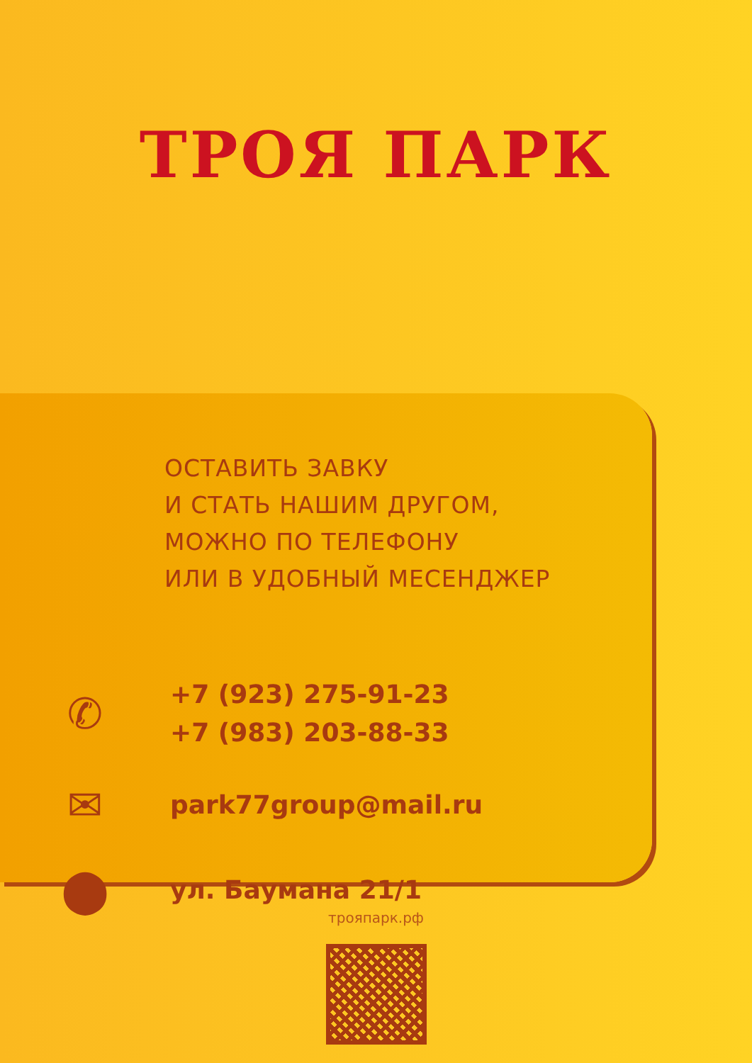ТРОЯ ПАРК
ОСТАВИТЬ ЗАВКУ
И СТАТЬ НАШИМ ДРУГОМ,
МОЖНО ПО ТЕЛЕФОНУ
ИЛИ В УДОБНЫЙ МЕСЕНДЖЕР
✆
+7 (923) 275-91-23
+7 (983) 203-88-33
✉
park77group@mail.ru
⬤
ул. Баумана 21/1
трояпарк.рф